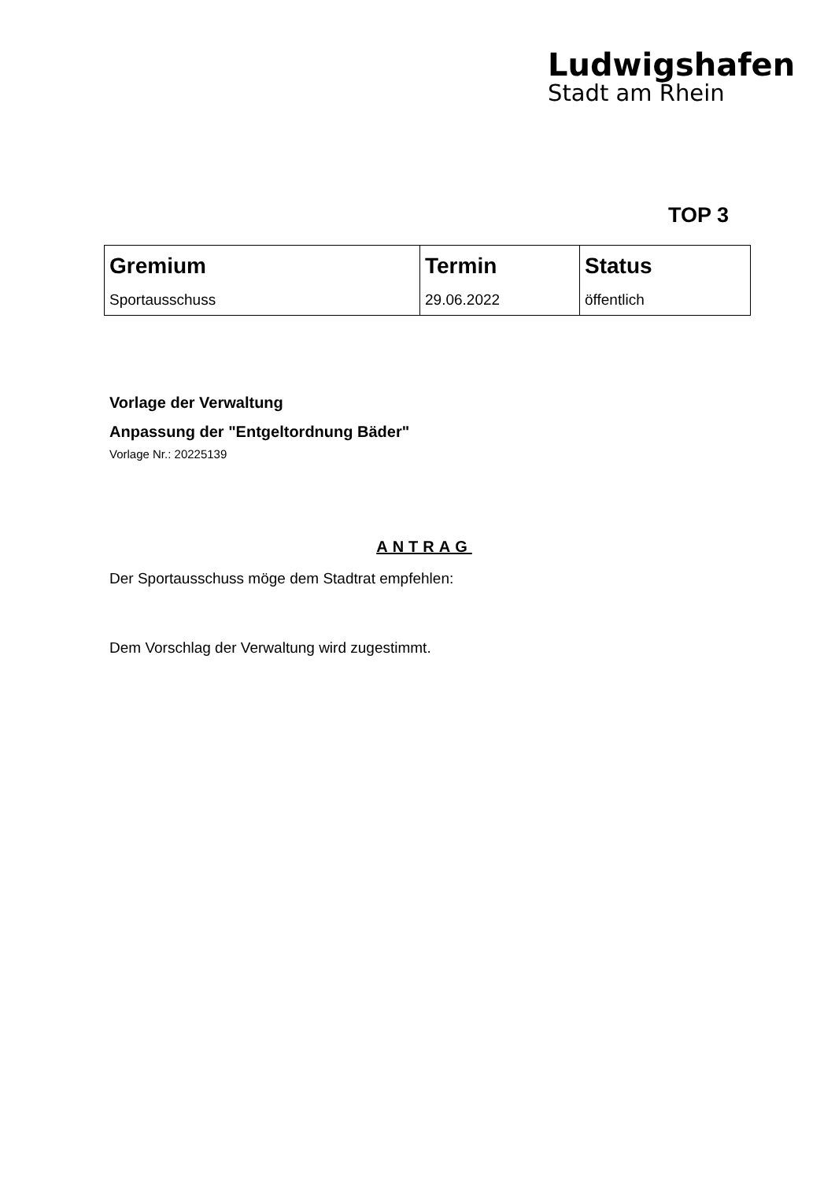Ludwigshafen
Stadt am Rhein
TOP 3
| Gremium | Termin | Status |
| --- | --- | --- |
| Sportausschuss | 29.06.2022 | öffentlich |
Vorlage der Verwaltung
Anpassung der "Entgeltordnung Bäder"
Vorlage Nr.: 20225139
ANTRAG
Der Sportausschuss möge dem Stadtrat empfehlen:
Dem Vorschlag der Verwaltung wird zugestimmt.